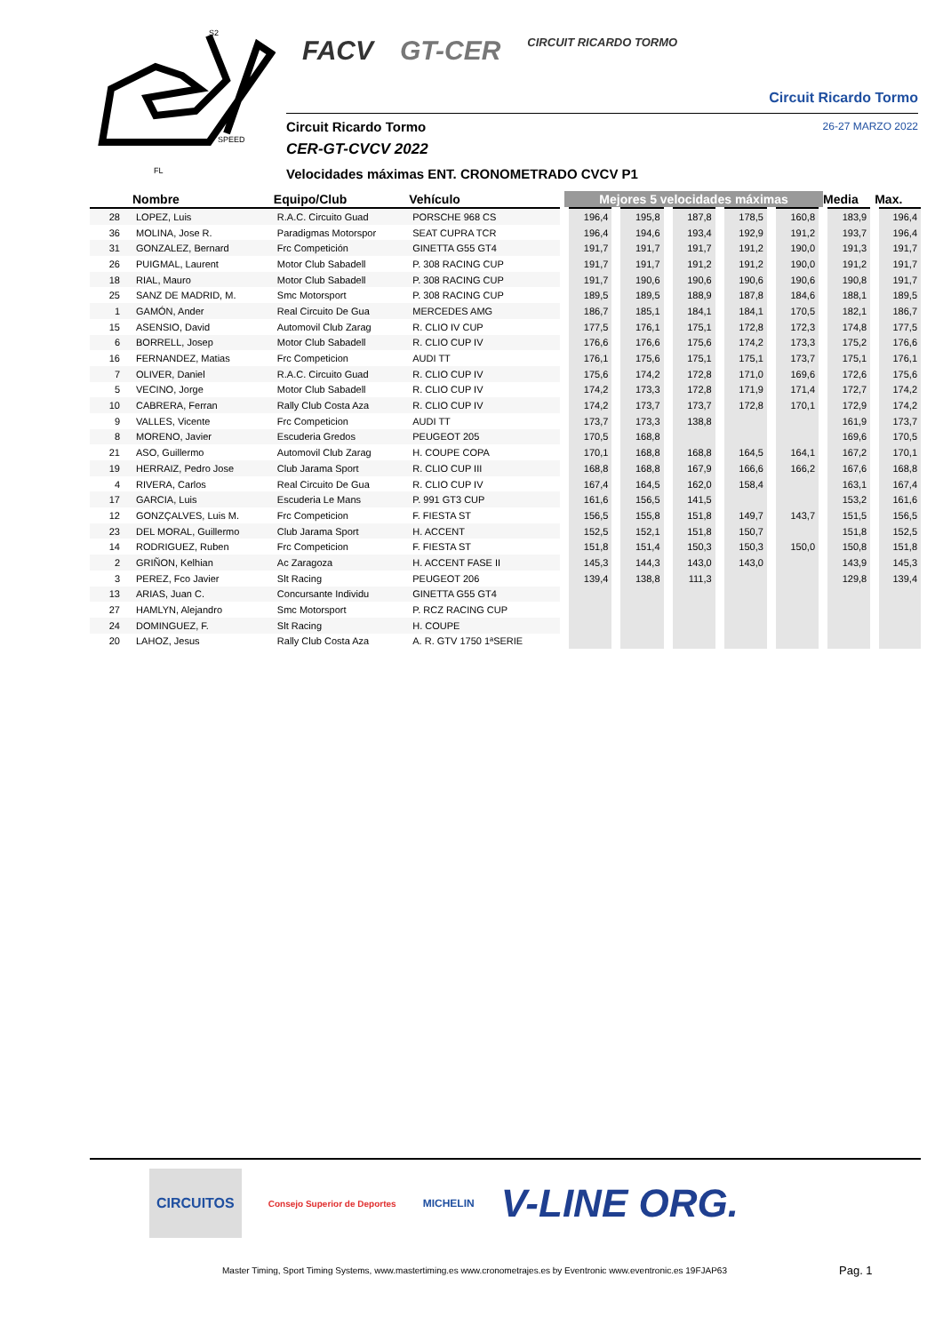S2
SPEED
FL
FACV GT-CER CIRCUIT RICARDO TORMO
Circuit Ricardo Tormo
Circuit Ricardo Tormo 26-27 MARZO 2022
CER-GT-CVCV 2022
Velocidades máximas ENT. CRONOMETRADO CVCV P1
| | Nombre | Equipo/Club | Vehículo | Mejores 5 velocidades máximas | | | | | Media | Max. |
| --- | --- | --- | --- | --- | --- | --- | --- | --- | --- | --- |
| 28 | LOPEZ, Luis | R.A.C. Circuito Guad | PORSCHE 968 CS | 196,4 | 195,8 | 187,8 | 178,5 | 160,8 | 183,9 | 196,4 |
| 36 | MOLINA, Jose R. | Paradigmas Motorspor | SEAT CUPRA TCR | 196,4 | 194,6 | 193,4 | 192,9 | 191,2 | 193,7 | 196,4 |
| 31 | GONZALEZ, Bernard | Frc Competición | GINETTA G55 GT4 | 191,7 | 191,7 | 191,7 | 191,2 | 190,0 | 191,3 | 191,7 |
| 26 | PUIGMAL, Laurent | Motor Club Sabadell | P. 308 RACING CUP | 191,7 | 191,7 | 191,2 | 191,2 | 190,0 | 191,2 | 191,7 |
| 18 | RIAL, Mauro | Motor Club Sabadell | P. 308 RACING CUP | 191,7 | 190,6 | 190,6 | 190,6 | 190,6 | 190,8 | 191,7 |
| 25 | SANZ DE MADRID, M. | Smc Motorsport | P. 308 RACING CUP | 189,5 | 189,5 | 188,9 | 187,8 | 184,6 | 188,1 | 189,5 |
| 1 | GAMÓN, Ander | Real Circuito De Gua | MERCEDES AMG | 186,7 | 185,1 | 184,1 | 184,1 | 170,5 | 182,1 | 186,7 |
| 15 | ASENSIO, David | Automovil Club Zarag | R. CLIO IV CUP | 177,5 | 176,1 | 175,1 | 172,8 | 172,3 | 174,8 | 177,5 |
| 6 | BORRELL, Josep | Motor Club Sabadell | R. CLIO CUP IV | 176,6 | 176,6 | 175,6 | 174,2 | 173,3 | 175,2 | 176,6 |
| 16 | FERNANDEZ, Matias | Frc Competicion | AUDI TT | 176,1 | 175,6 | 175,1 | 175,1 | 173,7 | 175,1 | 176,1 |
| 7 | OLIVER, Daniel | R.A.C. Circuito Guad | R. CLIO CUP IV | 175,6 | 174,2 | 172,8 | 171,0 | 169,6 | 172,6 | 175,6 |
| 5 | VECINO, Jorge | Motor Club Sabadell | R. CLIO CUP IV | 174,2 | 173,3 | 172,8 | 171,9 | 171,4 | 172,7 | 174,2 |
| 10 | CABRERA, Ferran | Rally Club Costa Aza | R. CLIO CUP IV | 174,2 | 173,7 | 173,7 | 172,8 | 170,1 | 172,9 | 174,2 |
| 9 | VALLES, Vicente | Frc Competicion | AUDI TT | 173,7 | 173,3 | 138,8 | | | 161,9 | 173,7 |
| 8 | MORENO, Javier | Escuderia Gredos | PEUGEOT 205 | 170,5 | 168,8 | | | | 169,6 | 170,5 |
| 21 | ASO, Guillermo | Automovil Club Zarag | H. COUPE COPA | 170,1 | 168,8 | 168,8 | 164,5 | 164,1 | 167,2 | 170,1 |
| 19 | HERRAIZ, Pedro Jose | Club Jarama Sport | R. CLIO CUP III | 168,8 | 168,8 | 167,9 | 166,6 | 166,2 | 167,6 | 168,8 |
| 4 | RIVERA, Carlos | Real Circuito De Gua | R. CLIO CUP IV | 167,4 | 164,5 | 162,0 | 158,4 | | 163,1 | 167,4 |
| 17 | GARCIA, Luis | Escuderia Le Mans | P. 991 GT3 CUP | 161,6 | 156,5 | 141,5 | | | 153,2 | 161,6 |
| 12 | GONZÇALVES, Luis M. | Frc Competicion | F. FIESTA ST | 156,5 | 155,8 | 151,8 | 149,7 | 143,7 | 151,5 | 156,5 |
| 23 | DEL MORAL, Guillermo | Club Jarama Sport | H. ACCENT | 152,5 | 152,1 | 151,8 | 150,7 | | 151,8 | 152,5 |
| 14 | RODRIGUEZ, Ruben | Frc Competicion | F. FIESTA ST | 151,8 | 151,4 | 150,3 | 150,3 | 150,0 | 150,8 | 151,8 |
| 2 | GRIÑON, Kelhian | Ac Zaragoza | H. ACCENT FASE II | 145,3 | 144,3 | 143,0 | 143,0 | | 143,9 | 145,3 |
| 3 | PEREZ, Fco Javier | Slt Racing | PEUGEOT 206 | 139,4 | 138,8 | 111,3 | | | 129,8 | 139,4 |
| 13 | ARIAS, Juan C. | Concursante Individu | GINETTA G55 GT4 | | | | | | | |
| 27 | HAMLYN, Alejandro | Smc Motorsport | P. RCZ RACING CUP | | | | | | | |
| 24 | DOMINGUEZ, F. | Slt Racing | H. COUPE | | | | | | | |
| 20 | LAHOZ, Jesus | Rally Club Costa Aza | A. R. GTV 1750 1ªSERIE | | | | | | | |
CIRCUITOS Consejo Superior de Deportes MICHELIN V-LINE ORG.
Master Timing, Sport Timing Systems, www.mastertiming.es www.cronometrajes.es by Eventronic www.eventronic.es 19FJAP63
Pag. 1